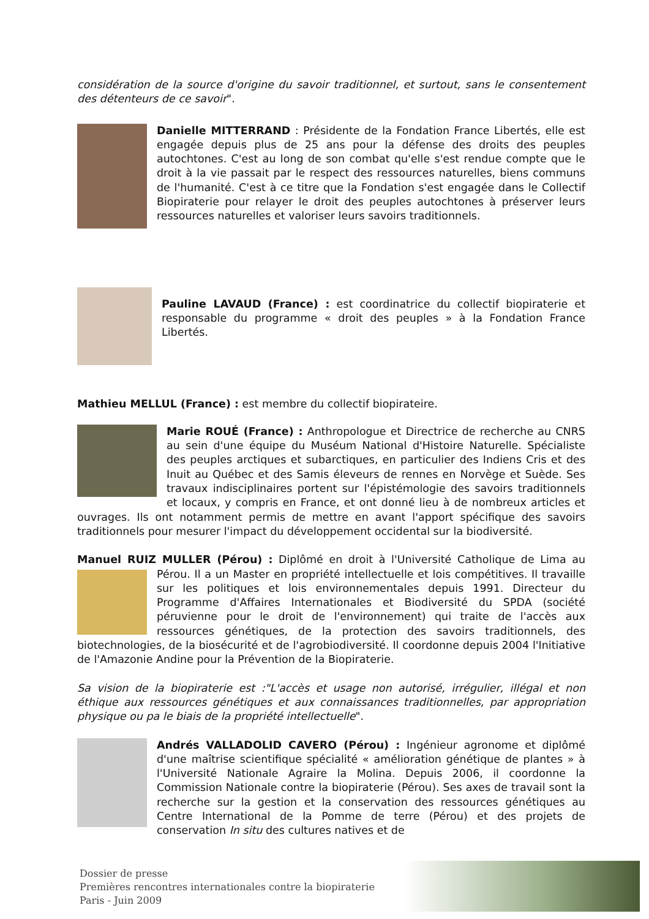considération de la source d'origine du savoir traditionnel, et surtout, sans le consentement des détenteurs de ce savoir".
Danielle MITTERRAND : Présidente de la Fondation France Libertés, elle est engagée depuis plus de 25 ans pour la défense des droits des peuples autochtones. C'est au long de son combat qu'elle s'est rendue compte que le droit à la vie passait par le respect des ressources naturelles, biens communs de l'humanité. C'est à ce titre que la Fondation s'est engagée dans le Collectif Biopiraterie pour relayer le droit des peuples autochtones à préserver leurs ressources naturelles et valoriser leurs savoirs traditionnels.
Pauline LAVAUD (France) : est coordinatrice du collectif biopiraterie et responsable du programme « droit des peuples » à la Fondation France Libertés.
Mathieu MELLUL (France) : est membre du collectif biopirateire.
Marie ROUÉ (France) : Anthropologue et Directrice de recherche au CNRS au sein d'une équipe du Muséum National d'Histoire Naturelle. Spécialiste des peuples arctiques et subarctiques, en particulier des Indiens Cris et des Inuit au Québec et des Samis éleveurs de rennes en Norvège et Suède. Ses travaux indisciplinaires portent sur l'épistémologie des savoirs traditionnels et locaux, y compris en France, et ont donné lieu à de nombreux articles et ouvrages. Ils ont notamment permis de mettre en avant l'apport spécifique des savoirs traditionnels pour mesurer l'impact du développement occidental sur la biodiversité.
Manuel RUIZ MULLER (Pérou) : Diplômé en droit à l'Université Catholique de Lima au Pérou. Il a un Master en propriété intellectuelle et lois compétitives. Il travaille sur les politiques et lois environnementales depuis 1991. Directeur du Programme d'Affaires Internationales et Biodiversité du SPDA (société péruvienne pour le droit de l'environnement) qui traite de l'accès aux ressources génétiques, de la protection des savoirs traditionnels, des biotechnologies, de la biosécurité et de l'agrobiodiversité. Il coordonne depuis 2004 l'Initiative de l'Amazonie Andine pour la Prévention de la Biopiraterie.
Sa vision de la biopiraterie est :"L'accès et usage non autorisé, irrégulier, illégal et non éthique aux ressources génétiques et aux connaissances traditionnelles, par appropriation physique ou pa le biais de la propriété intellectuelle".
Andrés VALLADOLID CAVERO (Pérou) : Ingénieur agronome et diplômé d'une maîtrise scientifique spécialité « amélioration génétique de plantes » à l'Université Nationale Agraire la Molina. Depuis 2006, il coordonne la Commission Nationale contre la biopiraterie (Pérou). Ses axes de travail sont la recherche sur la gestion et la conservation des ressources génétiques au Centre International de la Pomme de terre (Pérou) et des projets de conservation In situ des cultures natives et de
Dossier de presse
Premières rencontres internationales contre la biopiraterie
Paris - Juin 2009